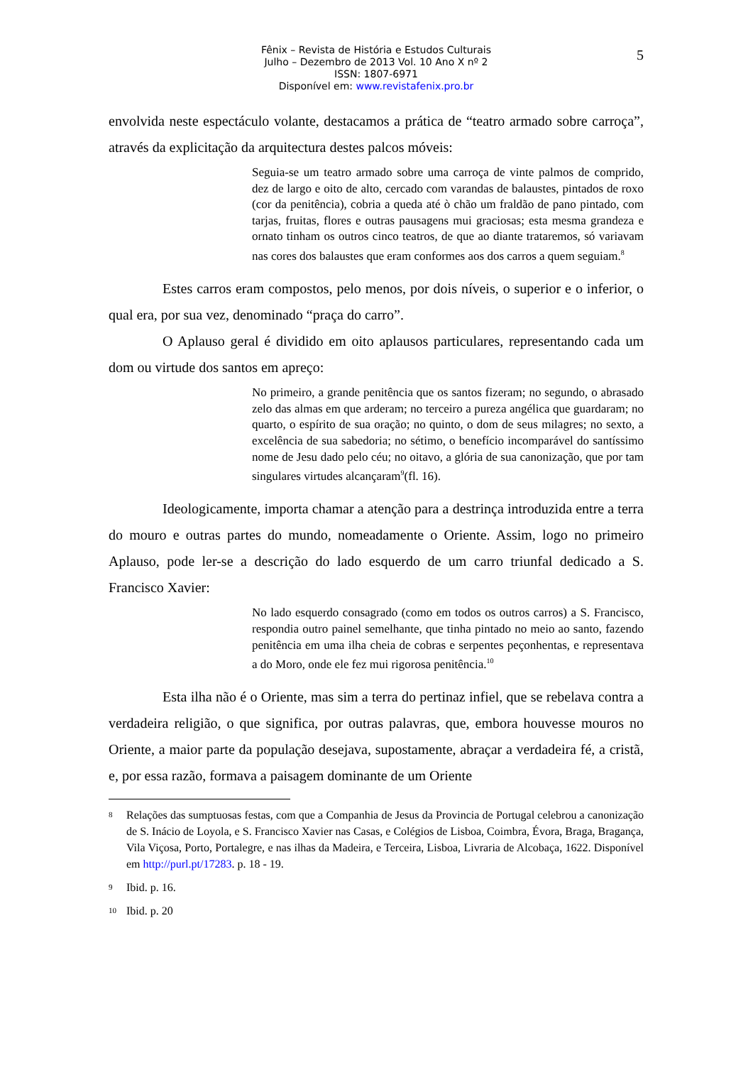5
Fênix – Revista de História e Estudos Culturais
Julho – Dezembro de 2013 Vol. 10 Ano X nº 2
ISSN: 1807-6971
Disponível em: www.revistafenix.pro.br
envolvida neste espectáculo volante, destacamos a prática de “teatro armado sobre carroça”, através da explicitação da arquitectura destes palcos móveis:
Seguia-se um teatro armado sobre uma carroça de vinte palmos de comprido, dez de largo e oito de alto, cercado com varandas de balaustes, pintados de roxo (cor da penitência), cobria a queda até ò chão um fraldão de pano pintado, com tarjas, fruitas, flores e outras pausagens mui graciosas; esta mesma grandeza e ornato tinham os outros cinco teatros, de que ao diante trataremos, só variavam nas cores dos balaustes que eram conformes aos dos carros a quem seguiam.<sup>8</sup>
Estes carros eram compostos, pelo menos, por dois níveis, o superior e o inferior, o qual era, por sua vez, denominado “praça do carro”.
O Aplauso geral é dividido em oito aplausos particulares, representando cada um dom ou virtude dos santos em apreço:
No primeiro, a grande penitência que os santos fizeram; no segundo, o abrasado zelo das almas em que arderam; no terceiro a pureza angélica que guardaram; no quarto, o espírito de sua oração; no quinto, o dom de seus milagres; no sexto, a excelência de sua sabedoria; no sétimo, o benefício incomparável do santíssimo nome de Jesu dado pelo céu; no oitavo, a glória de sua canonização, que por tam singulares virtudes alcançaram<sup>9</sup>(fl. 16).
Ideologicamente, importa chamar a atenção para a destrinça introduzida entre a terra do mouro e outras partes do mundo, nomeadamente o Oriente. Assim, logo no primeiro Aplauso, pode ler-se a descrição do lado esquerdo de um carro triunfal dedicado a S. Francisco Xavier:
No lado esquerdo consagrado (como em todos os outros carros) a S. Francisco, respondia outro painel semelhante, que tinha pintado no meio ao santo, fazendo penitência em uma ilha cheia de cobras e serpentes peçonhentas, e representava a do Moro, onde ele fez mui rigorosa penitência.<sup>10</sup>
Esta ilha não é o Oriente, mas sim a terra do pertinaz infiel, que se rebelava contra a verdadeira religião, o que significa, por outras palavras, que, embora houvesse mouros no Oriente, a maior parte da população desejava, supostamente, abraçar a verdadeira fé, a cristã, e, por essa razão, formava a paisagem dominante de um Oriente
8
Relações das sumptuosas festas, com que a Companhia de Jesus da Provincia de Portugal celebrou a canonização de S. Inácio de Loyola, e S. Francisco Xavier nas Casas, e Colégios de Lisboa, Coimbra, Évora, Braga, Bragança, Vila Viçosa, Porto, Portalegre, e nas ilhas da Madeira, e Terceira, Lisboa, Livraria de Alcobaça, 1622. Disponível em http://purl.pt/17283. p. 18 - 19.
9
Ibid. p. 16.
10
Ibid. p. 20